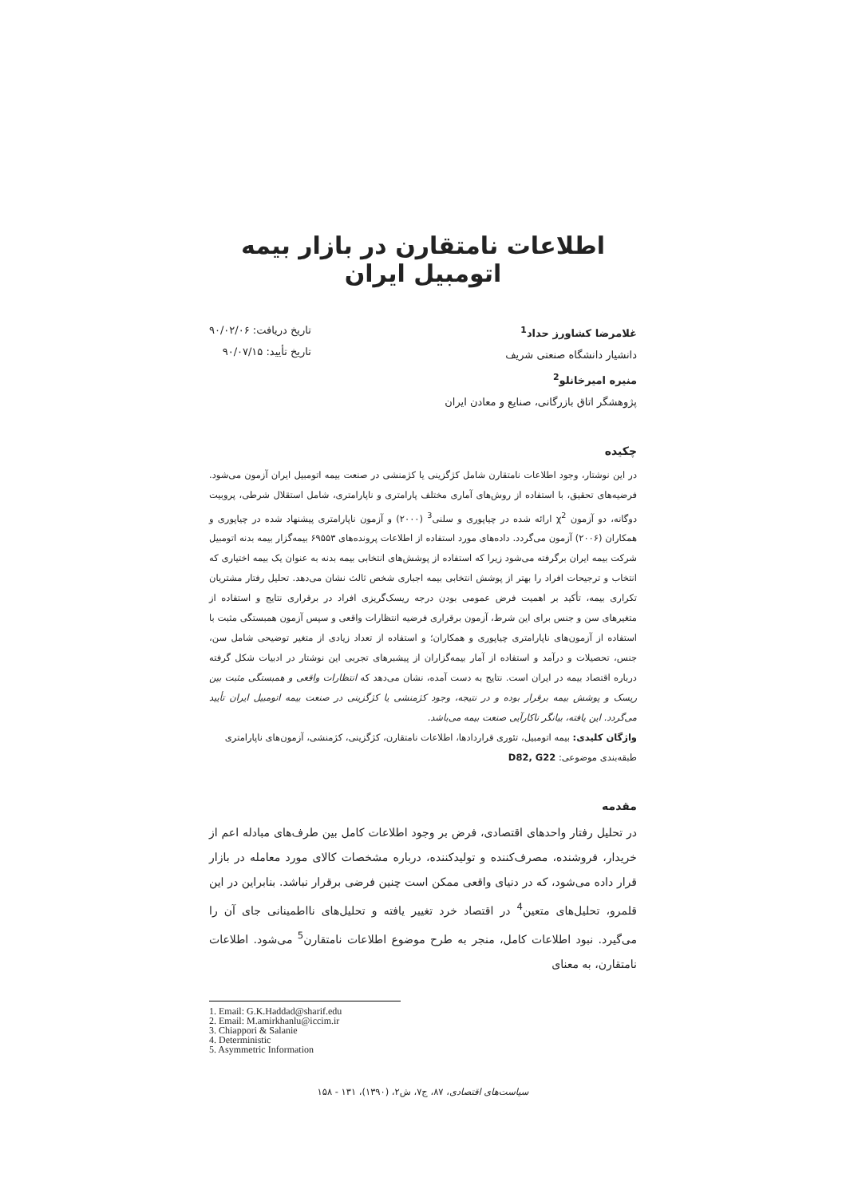اطلاعات نامتقارن در بازار بیمه اتومبیل ایران
غلامرضا کشاورز حداد<sup>1</sup>
دانشیار دانشگاه صنعتی شریف
منیره امیرخانلو<sup>2</sup>
پژوهشگر اتاق بازرگانی، صنایع و معادن ایران
تاریخ دریافت: ۹۰/۰۲/۰۶
تاریخ تأیید: ۹۰/۰۷/۱۵
چکیده
در این نوشتار، وجود اطلاعات نامتقارن شامل کژگزینی یا کژمنشی در صنعت بیمه اتومبیل ایران آزمون می‌شود. فرضیه‌های تحقیق، با استفاده از روش‌های آماری مختلف پارامتری و ناپارامتری، شامل استقلال شرطی، پروبیت دوگانه، دو آزمون χ<sup>2</sup> ارائه شده در چیاپوری و سلنی<sup>3</sup> (۲۰۰۰) و آزمون ناپارامتری پیشنهاد شده در چیاپوری و همکاران (۲۰۰۶) آزمون می‌گردد. داده‌های مورد استفاده از اطلاعات پرونده‌های ۶۹۵۵۳ بیمه‌گزار بیمه بدنه اتومبیل شرکت بیمه ایران برگرفته می‌شود زیرا که استفاده از پوشش‌های انتخابی بیمه بدنه به عنوان یک بیمه اختیاری که انتخاب و ترجیحات افراد را بهتر از پوشش انتخابی بیمه اجباری شخص ثالث نشان می‌دهد. تحلیل رفتار مشتریان تکراری بیمه، تأکید بر اهمیت فرض عمومی بودن درجه ریسک‌گریزی افراد در برقراری نتایج و استفاده از متغیرهای سن و جنس برای این شرط، آزمون برقراری فرضیه انتظارات واقعی و سپس آزمون همبستگی مثبت با استفاده از آزمون‌های ناپارامتری چیاپوری و همکاران؛ و استفاده از تعداد زیادی از متغیر توضیحی شامل سن، جنس، تحصیلات و درآمد و استفاده از آمار بیمه‌گزاران از پیشبرهای تجربی این نوشتار در ادبیات شکل گرفته درباره اقتصاد بیمه در ایران است. نتایج به دست آمده، نشان می‌دهد که انتظارات واقعی و همبستگی مثبت بین ریسک و پوشش بیمه برقرار بوده و در نتیجه، وجود کژمنشی یا کژگزینی در صنعت بیمه اتومبیل ایران تأیید می‌گردد. این یافته، بیانگر ناکارآیی صنعت بیمه می‌باشد.
واژگان کلیدی: بیمه اتومبیل، تئوری قراردادها، اطلاعات نامتقارن، کژگزینی، کژمنشی، آزمون‌های ناپارامتری
طبقه‌بندی موضوعی: D82, G22
مقدمه
در تحلیل رفتار واحدهای اقتصادی، فرض بر وجود اطلاعات کامل بین طرف‌های مبادله اعم از خریدار، فروشنده، مصرف‌کننده و تولیدکننده، درباره مشخصات کالای مورد معامله در بازار قرار داده می‌شود، که در دنیای واقعی ممکن است چنین فرضی برقرار نباشد. بنابراین در این قلمرو، تحلیل‌های متعین<sup>4</sup> در اقتصاد خرد تغییر یافته و تحلیل‌های نااطمینانی جای آن را می‌گیرد. نبود اطلاعات کامل، منجر به طرح موضوع اطلاعات نامتقارن<sup>5</sup> می‌شود. اطلاعات نامتقارن، به معنای
1. Email: G.K.Haddad@sharif.edu
2. Email: M.amirkhanlu@iccim.ir
3. Chiappori & Salanie
4. Deterministic
5. Asymmetric Information
سیاست‌های اقتصادی، ۸۷، ج۷، ش۲، (۱۳۹۰)، ۱۳۱ - ۱۵۸